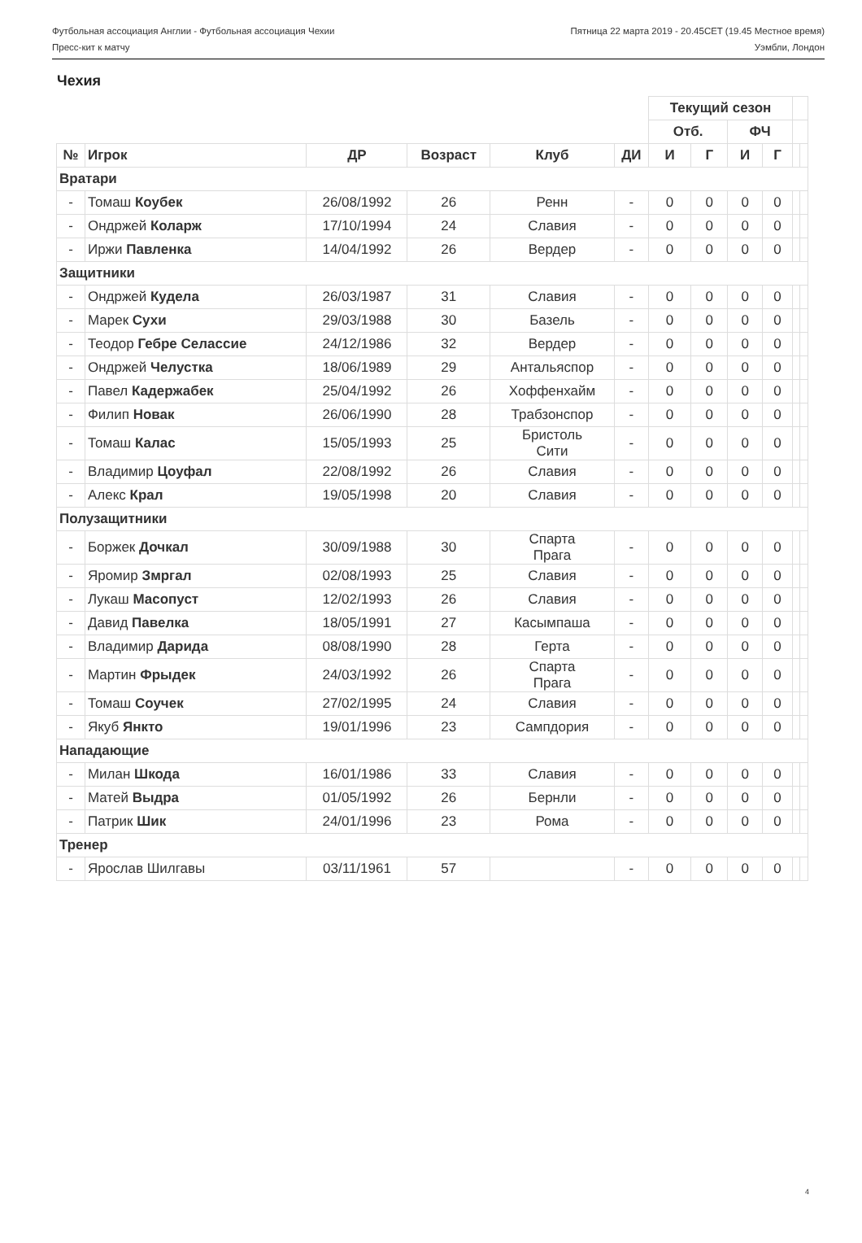Футбольная ассоциация Англии - Футбольная ассоциация Чехии Пятница 22 марта 2019 - 20.45CET (19.45 Местное время)
Пресс-кит к матчу Уэмбли, Лондон
Чехия
| | | | | | | Текущий сезон | | | | | |
| --- | --- | --- | --- | --- | --- | --- | --- | --- | --- | --- | --- |
| | | | | | | Отб. | | ФЧ | | | |
| № | Игрок | ДР | Возраст | Клуб | ДИ | И | Г | И | Г | | |
| Вратари | | | | | | | | | | | |
| - | Томаш Коубек | 26/08/1992 | 26 | Ренн | - | 0 | 0 | 0 | 0 | | |
| - | Ондржей Коларж | 17/10/1994 | 24 | Славия | - | 0 | 0 | 0 | 0 | | |
| - | Иржи Павленка | 14/04/1992 | 26 | Вердер | - | 0 | 0 | 0 | 0 | | |
| Защитники | | | | | | | | | | | |
| - | Ондржей Кудела | 26/03/1987 | 31 | Славия | - | 0 | 0 | 0 | 0 | | |
| - | Марек Сухи | 29/03/1988 | 30 | Базель | - | 0 | 0 | 0 | 0 | | |
| - | Теодор Гебре Селассие | 24/12/1986 | 32 | Вердер | - | 0 | 0 | 0 | 0 | | |
| - | Ондржей Челустка | 18/06/1989 | 29 | Антальяспор | - | 0 | 0 | 0 | 0 | | |
| - | Павел Кадержабек | 25/04/1992 | 26 | Хоффенхайм | - | 0 | 0 | 0 | 0 | | |
| - | Филип Новак | 26/06/1990 | 28 | Трабзонспор | - | 0 | 0 | 0 | 0 | | |
| - | Томаш Калас | 15/05/1993 | 25 | Бристоль Сити | - | 0 | 0 | 0 | 0 | | |
| - | Владимир Цоуфал | 22/08/1992 | 26 | Славия | - | 0 | 0 | 0 | 0 | | |
| - | Алекс Крал | 19/05/1998 | 20 | Славия | - | 0 | 0 | 0 | 0 | | |
| Полузащитники | | | | | | | | | | | |
| - | Боржек Дочкал | 30/09/1988 | 30 | Спарта Прага | - | 0 | 0 | 0 | 0 | | |
| - | Яромир Змргал | 02/08/1993 | 25 | Славия | - | 0 | 0 | 0 | 0 | | |
| - | Лукаш Масопуст | 12/02/1993 | 26 | Славия | - | 0 | 0 | 0 | 0 | | |
| - | Давид Павелка | 18/05/1991 | 27 | Касымпаша | - | 0 | 0 | 0 | 0 | | |
| - | Владимир Дарида | 08/08/1990 | 28 | Герта | - | 0 | 0 | 0 | 0 | | |
| - | Мартин Фрыдек | 24/03/1992 | 26 | Спарта Прага | - | 0 | 0 | 0 | 0 | | |
| - | Томаш Соучек | 27/02/1995 | 24 | Славия | - | 0 | 0 | 0 | 0 | | |
| - | Якуб Янкто | 19/01/1996 | 23 | Сампдория | - | 0 | 0 | 0 | 0 | | |
| Нападающие | | | | | | | | | | | |
| - | Милан Шкода | 16/01/1986 | 33 | Славия | - | 0 | 0 | 0 | 0 | | |
| - | Матей Выдра | 01/05/1992 | 26 | Бернли | - | 0 | 0 | 0 | 0 | | |
| - | Патрик Шик | 24/01/1996 | 23 | Рома | - | 0 | 0 | 0 | 0 | | |
| Тренер | | | | | | | | | | | |
| - | Ярослав Шилгавы | 03/11/1961 | 57 | | - | 0 | 0 | 0 | 0 | | |
4